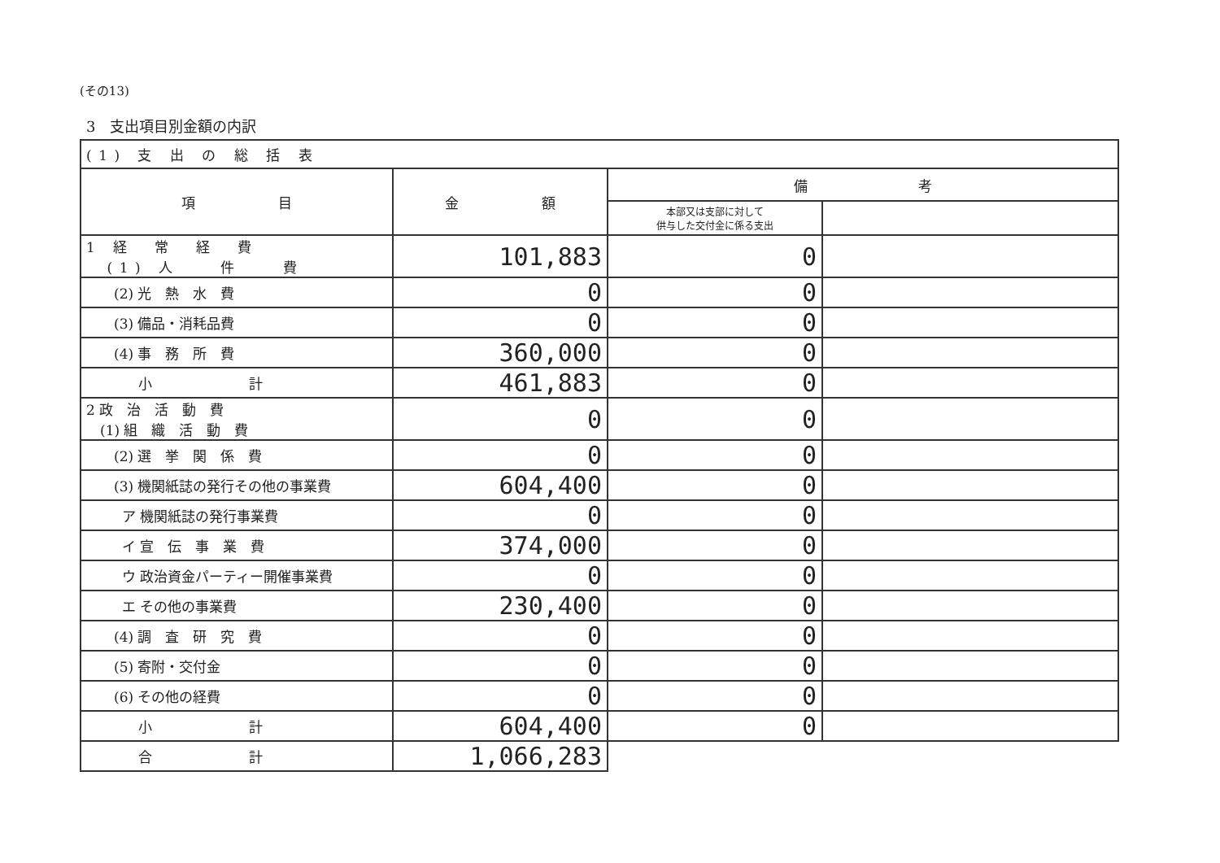(その13)
3　支出項目別金額の内訳
| (1) 支 出 の 総 括 表 | | | |
| 項 目 | 金 額 | 備 考 | |
| | | 本部又は支部に対して 供与した交付金に係る支出 | |
| 1 経 常 経 費 (1) 人 件 費 | 101,883 | 0 | |
| (2) 光 熱 水 費 | 0 | 0 | |
| (3) 備品・消耗品費 | 0 | 0 | |
| (4) 事 務 所 費 | 360,000 | 0 | |
| 小 計 | 461,883 | 0 | |
| 2 政 治 活 動 費 (1) 組 織 活 動 費 | 0 | 0 | |
| (2) 選 挙 関 係 費 | 0 | 0 | |
| (3) 機関紙誌の発行その他の事業費 | 604,400 | 0 | |
| ア 機関紙誌の発行事業費 | 0 | 0 | |
| イ 宣 伝 事 業 費 | 374,000 | 0 | |
| ウ 政治資金パーティー開催事業費 | 0 | 0 | |
| エ その他の事業費 | 230,400 | 0 | |
| (4) 調 査 研 究 費 | 0 | 0 | |
| (5) 寄附・交付金 | 0 | 0 | |
| (6) その他の経費 | 0 | 0 | |
| 小 計 | 604,400 | 0 | |
| 合 計 | 1,066,283 | | |